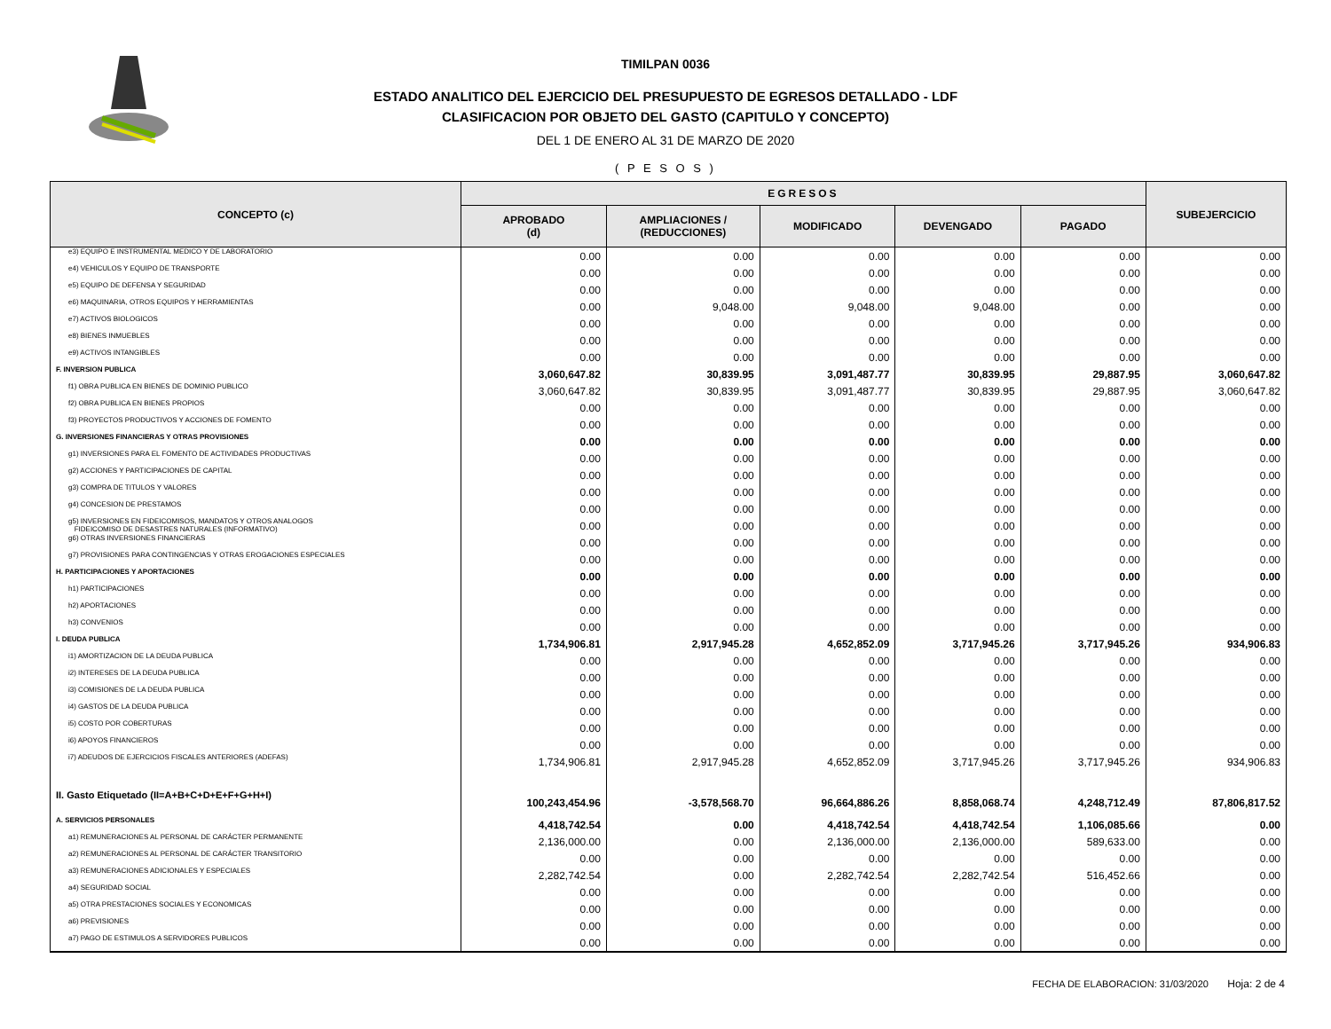TIMILPAN 0036
ESTADO ANALITICO DEL EJERCICIO DEL PRESUPUESTO DE EGRESOS DETALLADO - LDF
CLASIFICACION POR OBJETO DEL GASTO (CAPITULO Y CONCEPTO)
DEL 1 DE ENERO AL 31 DE MARZO DE 2020
( P E S O S )
| CONCEPTO (c) | EGRESOS | | | | | SUBEJERCICIO |
| --- | --- | --- | --- | --- | --- | --- |
| | APROBADO (d) | AMPLIACIONES / (REDUCCIONES) | MODIFICADO | DEVENGADO | PAGADO | |
| e3) EQUIPO E INSTRUMENTAL MEDICO Y DE LABORATORIO | 0.00 | 0.00 | 0.00 | 0.00 | 0.00 | 0.00 |
| e4) VEHICULOS Y EQUIPO DE TRANSPORTE | 0.00 | 0.00 | 0.00 | 0.00 | 0.00 | 0.00 |
| e5) EQUIPO DE DEFENSA Y SEGURIDAD | 0.00 | 0.00 | 0.00 | 0.00 | 0.00 | 0.00 |
| e6) MAQUINARIA, OTROS EQUIPOS Y HERRAMIENTAS | 0.00 | 9,048.00 | 9,048.00 | 9,048.00 | 0.00 | 0.00 |
| e7) ACTIVOS BIOLOGICOS | 0.00 | 0.00 | 0.00 | 0.00 | 0.00 | 0.00 |
| e8) BIENES INMUEBLES | 0.00 | 0.00 | 0.00 | 0.00 | 0.00 | 0.00 |
| e9) ACTIVOS INTANGIBLES | 0.00 | 0.00 | 0.00 | 0.00 | 0.00 | 0.00 |
| F. INVERSION PUBLICA | 3,060,647.82 | 30,839.95 | 3,091,487.77 | 30,839.95 | 29,887.95 | 3,060,647.82 |
| f1) OBRA PUBLICA EN BIENES DE DOMINIO PUBLICO | 3,060,647.82 | 30,839.95 | 3,091,487.77 | 30,839.95 | 29,887.95 | 3,060,647.82 |
| f2) OBRA PUBLICA EN BIENES PROPIOS | 0.00 | 0.00 | 0.00 | 0.00 | 0.00 | 0.00 |
| f3) PROYECTOS PRODUCTIVOS Y ACCIONES DE FOMENTO | 0.00 | 0.00 | 0.00 | 0.00 | 0.00 | 0.00 |
| G. INVERSIONES FINANCIERAS Y OTRAS PROVISIONES | 0.00 | 0.00 | 0.00 | 0.00 | 0.00 | 0.00 |
| g1) INVERSIONES PARA EL FOMENTO DE ACTIVIDADES PRODUCTIVAS | 0.00 | 0.00 | 0.00 | 0.00 | 0.00 | 0.00 |
| g2) ACCIONES Y PARTICIPACIONES DE CAPITAL | 0.00 | 0.00 | 0.00 | 0.00 | 0.00 | 0.00 |
| g3) COMPRA DE TITULOS Y VALORES | 0.00 | 0.00 | 0.00 | 0.00 | 0.00 | 0.00 |
| g4) CONCESION DE PRESTAMOS | 0.00 | 0.00 | 0.00 | 0.00 | 0.00 | 0.00 |
| g5) INVERSIONES EN FIDEICOMISOS, MANDATOS Y OTROS ANALOGOS FIDEICOMISO DE DESASTRES NATURALES (INFORMATIVO) | 0.00 | 0.00 | 0.00 | 0.00 | 0.00 | 0.00 |
| g6) OTRAS INVERSIONES FINANCIERAS | 0.00 | 0.00 | 0.00 | 0.00 | 0.00 | 0.00 |
| g7) PROVISIONES PARA CONTINGENCIAS Y OTRAS EROGACIONES ESPECIALES | 0.00 | 0.00 | 0.00 | 0.00 | 0.00 | 0.00 |
| H. PARTICIPACIONES Y APORTACIONES | 0.00 | 0.00 | 0.00 | 0.00 | 0.00 | 0.00 |
| h1) PARTICIPACIONES | 0.00 | 0.00 | 0.00 | 0.00 | 0.00 | 0.00 |
| h2) APORTACIONES | 0.00 | 0.00 | 0.00 | 0.00 | 0.00 | 0.00 |
| h3) CONVENIOS | 0.00 | 0.00 | 0.00 | 0.00 | 0.00 | 0.00 |
| I. DEUDA PUBLICA | 1,734,906.81 | 2,917,945.28 | 4,652,852.09 | 3,717,945.26 | 3,717,945.26 | 934,906.83 |
| i1) AMORTIZACION DE LA DEUDA PUBLICA | 0.00 | 0.00 | 0.00 | 0.00 | 0.00 | 0.00 |
| i2) INTERESES DE LA DEUDA PUBLICA | 0.00 | 0.00 | 0.00 | 0.00 | 0.00 | 0.00 |
| i3) COMISIONES DE LA DEUDA PUBLICA | 0.00 | 0.00 | 0.00 | 0.00 | 0.00 | 0.00 |
| i4) GASTOS DE LA DEUDA PUBLICA | 0.00 | 0.00 | 0.00 | 0.00 | 0.00 | 0.00 |
| i5) COSTO POR COBERTURAS | 0.00 | 0.00 | 0.00 | 0.00 | 0.00 | 0.00 |
| i6) APOYOS FINANCIEROS | 0.00 | 0.00 | 0.00 | 0.00 | 0.00 | 0.00 |
| i7) ADEUDOS DE EJERCICIOS FISCALES ANTERIORES (ADEFAS) | 1,734,906.81 | 2,917,945.28 | 4,652,852.09 | 3,717,945.26 | 3,717,945.26 | 934,906.83 |
| II. Gasto Etiquetado (II=A+B+C+D+E+F+G+H+I) | 100,243,454.96 | -3,578,568.70 | 96,664,886.26 | 8,858,068.74 | 4,248,712.49 | 87,806,817.52 |
| A. SERVICIOS PERSONALES | 4,418,742.54 | 0.00 | 4,418,742.54 | 4,418,742.54 | 1,106,085.66 | 0.00 |
| a1) REMUNERACIONES AL PERSONAL DE CARÁCTER PERMANENTE | 2,136,000.00 | 0.00 | 2,136,000.00 | 2,136,000.00 | 589,633.00 | 0.00 |
| a2) REMUNERACIONES AL PERSONAL DE CARÁCTER TRANSITORIO | 0.00 | 0.00 | 0.00 | 0.00 | 0.00 | 0.00 |
| a3) REMUNERACIONES ADICIONALES Y ESPECIALES | 2,282,742.54 | 0.00 | 2,282,742.54 | 2,282,742.54 | 516,452.66 | 0.00 |
| a4) SEGURIDAD SOCIAL | 0.00 | 0.00 | 0.00 | 0.00 | 0.00 | 0.00 |
| a5) OTRA PRESTACIONES SOCIALES Y ECONOMICAS | 0.00 | 0.00 | 0.00 | 0.00 | 0.00 | 0.00 |
| a6) PREVISIONES | 0.00 | 0.00 | 0.00 | 0.00 | 0.00 | 0.00 |
| a7) PAGO DE ESTIMULOS A SERVIDORES PUBLICOS | 0.00 | 0.00 | 0.00 | 0.00 | 0.00 | 0.00 |
FECHA DE ELABORACION: 31/03/2020 Hoja: 2 de 4